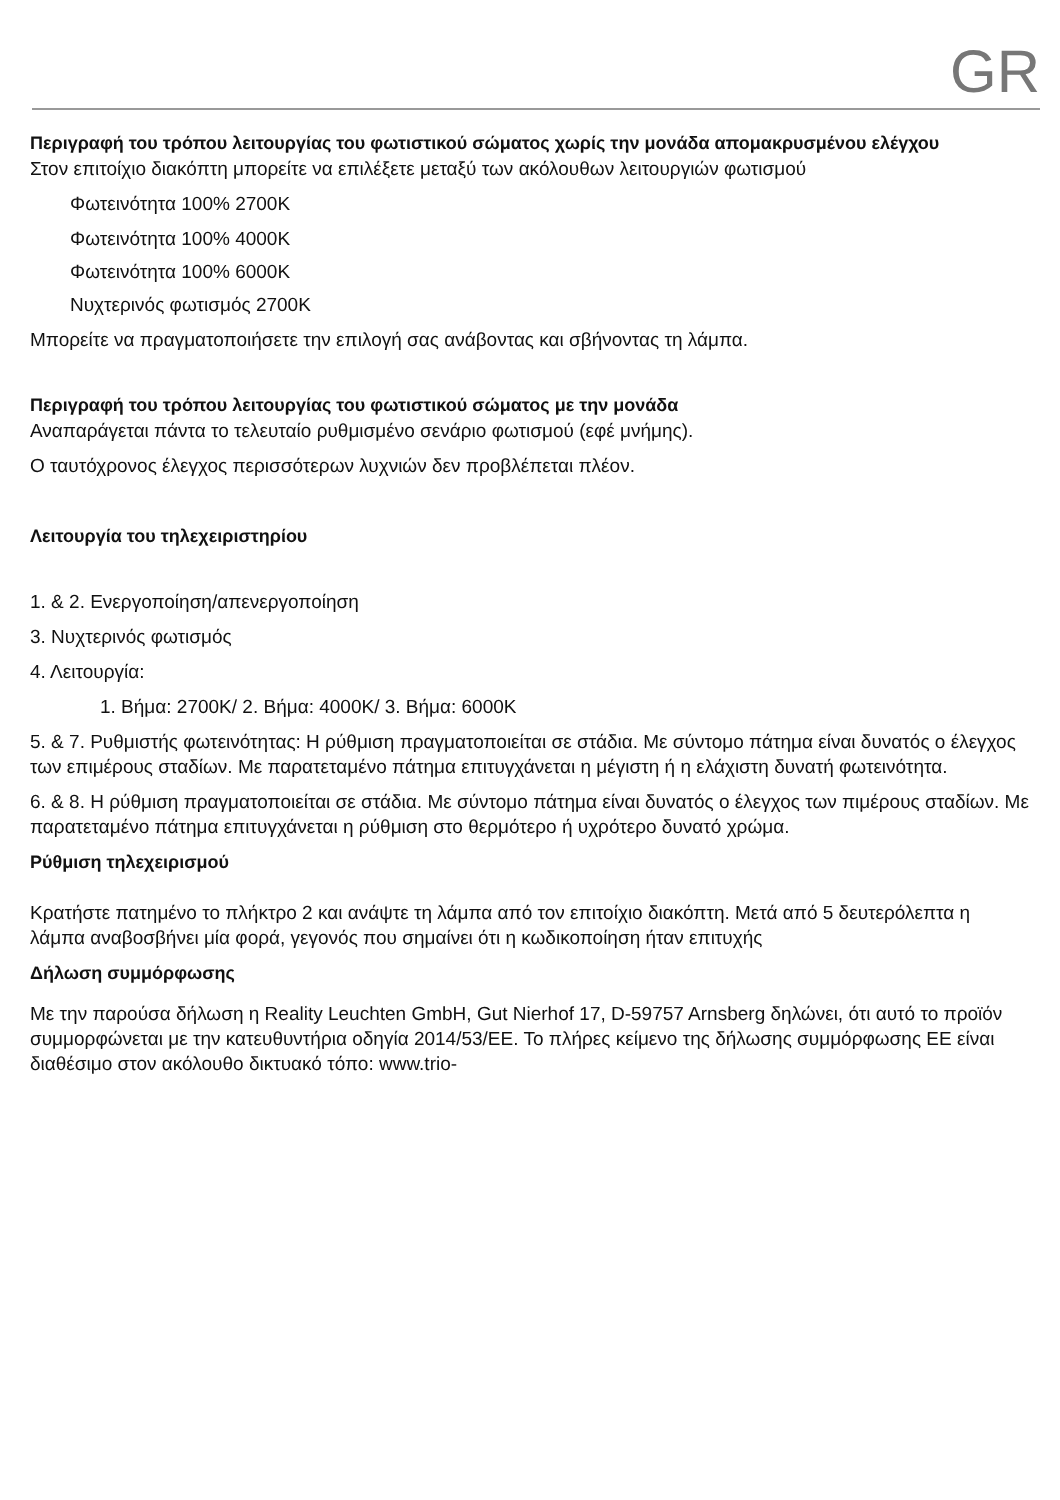GR
Περιγραφή του τρόπου λειτουργίας του φωτιστικού σώματος χωρίς την μονάδα απομακρυσμένου ελέγχου
Στον επιτοίχιο διακόπτη μπορείτε να επιλέξετε μεταξύ των ακόλουθων λειτουργιών φωτισμού
Φωτεινότητα 100% 2700K
Φωτεινότητα 100% 4000K
Φωτεινότητα 100% 6000K
Νυχτερινός φωτισμός 2700K
Μπορείτε να πραγματοποιήσετε την επιλογή σας ανάβοντας και σβήνοντας τη λάμπα.
Περιγραφή του τρόπου λειτουργίας του φωτιστικού σώματος με την μονάδα
Αναπαράγεται πάντα το τελευταίο ρυθμισμένο σενάριο φωτισμού (εφέ μνήμης).
Ο ταυτόχρονος έλεγχος περισσότερων λυχνιών δεν προβλέπεται πλέον.
Λειτουργία του τηλεχειριστηρίου
1. & 2. Ενεργοποίηση/απενεργοποίηση
3. Νυχτερινός φωτισμός
4. Λειτουργία:
1. Βήμα: 2700K/ 2. Βήμα: 4000K/ 3. Βήμα: 6000K
5. & 7. Ρυθμιστής φωτεινότητας: Η ρύθμιση πραγματοποιείται σε στάδια. Με σύντομο πάτημα είναι δυνατός ο έλεγχος των επιμέρους σταδίων. Με παρατεταμένο πάτημα επιτυγχάνεται η μέγιστη ή η ελάχιστη δυνατή φωτεινότητα.
6. & 8. Η ρύθμιση πραγματοποιείται σε στάδια. Με σύντομο πάτημα είναι δυνατός ο έλεγχος των πιμέρους σταδίων. Με παρατεταμένο πάτημα επιτυγχάνεται η ρύθμιση στο θερμότερο ή υχρότερο δυνατό χρώμα.
Ρύθμιση τηλεχειρισμού
Κρατήστε πατημένο το πλήκτρο 2 και ανάψτε τη λάμπα από τον επιτοίχιο διακόπτη. Μετά από 5 δευτερόλεπτα η λάμπα αναβοσβήνει μία φορά, γεγονός που σημαίνει ότι η κωδικοποίηση ήταν επιτυχής
Δήλωση συμμόρφωσης
Με την παρούσα δήλωση η Reality Leuchten GmbH, Gut Nierhof 17, D-59757 Arnsberg δηλώνει, ότι αυτό το προϊόν συμμορφώνεται με την κατευθυντήρια οδηγία 2014/53/ΕΕ. Το πλήρες κείμενο της δήλωσης συμμόρφωσης ΕΕ είναι διαθέσιμο στον ακόλουθο δικτυακό τόπο: www.trio-